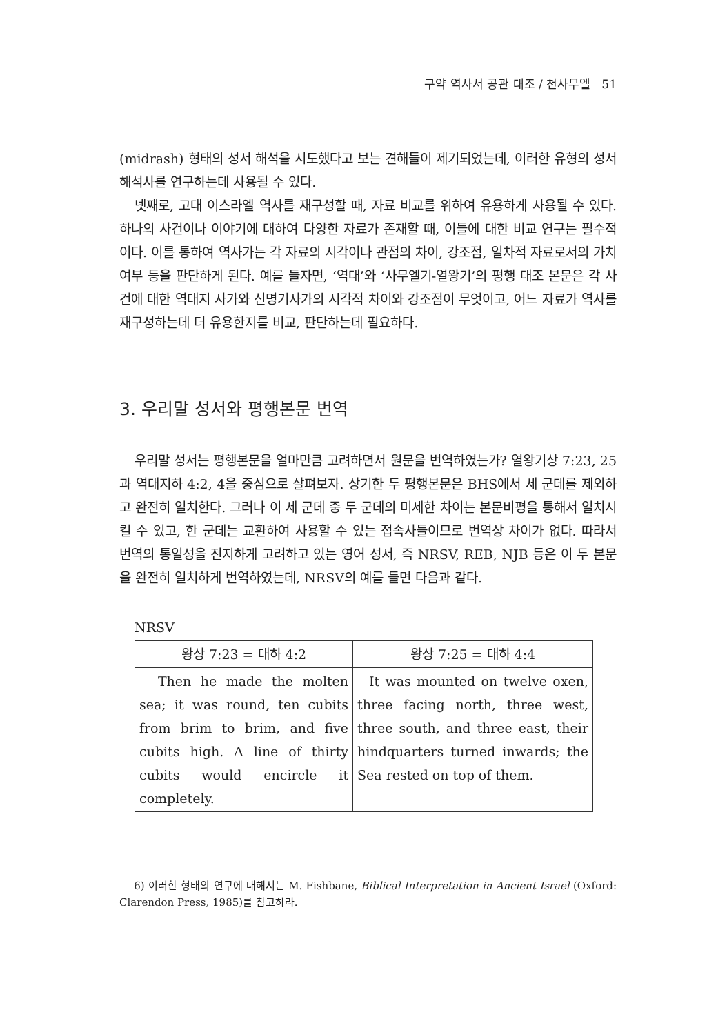구약 역사서 공관 대조 / 천사무엘 51
(midrash) 형태의 성서 해석을 시도했다고 보는 견해들이 제기되었는데, 이러한 유형의 성서 해석사를 연구하는데 사용될 수 있다.
넷째로, 고대 이스라엘 역사를 재구성할 때, 자료 비교를 위하여 유용하게 사용될 수 있다. 하나의 사건이나 이야기에 대하여 다양한 자료가 존재할 때, 이들에 대한 비교 연구는 필수적이다. 이를 통하여 역사가는 각 자료의 시각이나 관점의 차이, 강조점, 일차적 자료로서의 가치 여부 등을 판단하게 된다. 예를 들자면, ‘역대’와 ‘사무엘기-열왕기’의 평행 대조 본문은 각 사건에 대한 역대지 사가와 신명기사가의 시각적 차이와 강조점이 무엇이고, 어느 자료가 역사를 재구성하는데 더 유용한지를 비교, 판단하는데 필요하다.
3. 우리말 성서와 평행본문 번역
우리말 성서는 평행본문을 얼마만큼 고려하면서 원문을 번역하였는가? 열왕기상 7:23, 25과 역대지하 4:2, 4을 중심으로 살펴보자. 상기한 두 평행본문은 BHS에서 세 군데를 제외하고 완전히 일치한다. 그러나 이 세 군데 중 두 군데의 미세한 차이는 본문비평을 통해서 일치시킬 수 있고, 한 군데는 교환하여 사용할 수 있는 접속사들이므로 번역상 차이가 없다. 따라서 번역의 통일성을 진지하게 고려하고 있는 영어 성서, 즉 NRSV, REB, NJB 등은 이 두 본문을 완전히 일치하게 번역하였는데, NRSV의 예를 들면 다음과 같다.
NRSV
| 왕상 7:23 = 대하 4:2 | 왕상 7:25 = 대하 4:4 |
| --- | --- |
| Then he made the molten sea; it was round, ten cubits from brim to brim, and five cubits high. A line of thirty cubits would encircle it completely. | It was mounted on twelve oxen, three facing north, three west, three south, and three east, their hindquarters turned inwards; the Sea rested on top of them. |
6) 이러한 형태의 연구에 대해서는 M. Fishbane, Biblical Interpretation in Ancient Israel (Oxford: Clarendon Press, 1985)를 참고하라.